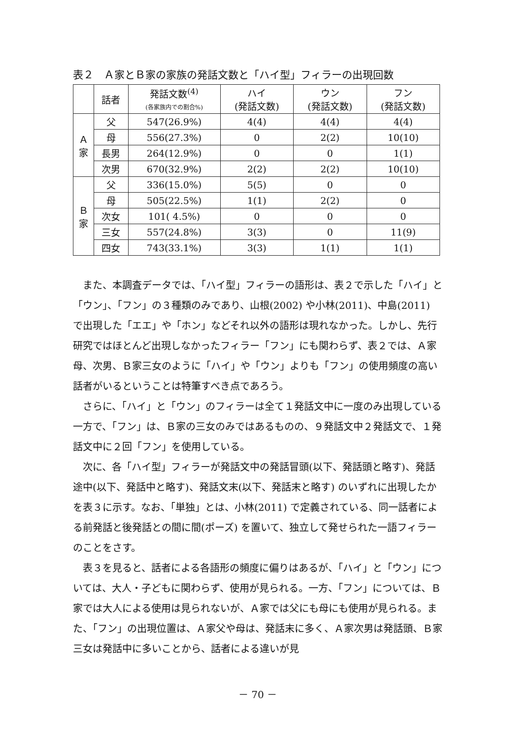表２　Ａ家とＢ家の家族の発話文数と「ハイ型」フィラーの出現回数
| | 話者 | 発話文数<sup>(4)</sup> (各家族内での割合%) | ハイ (発話文数) | ウン (発話文数) | フン (発話文数) |
| --- | --- | --- | --- | --- | --- |
| Ａ 家 | 父 | 547(26.9%) | 4(4) | 4(4) | 4(4) |
| | 母 | 556(27.3%) | 0 | 2(2) | 10(10) |
| | 長男 | 264(12.9%) | 0 | 0 | 1(1) |
| | 次男 | 670(32.9%) | 2(2) | 2(2) | 10(10) |
| Ｂ 家 | 父 | 336(15.0%) | 5(5) | 0 | 0 |
| | 母 | 505(22.5%) | 1(1) | 2(2) | 0 |
| | 次女 | 101( 4.5%) | 0 | 0 | 0 |
| | 三女 | 557(24.8%) | 3(3) | 0 | 11(9) |
| | 四女 | 743(33.1%) | 3(3) | 1(1) | 1(1) |
また、本調査データでは、「ハイ型」フィラーの語形は、表２で示した「ハイ」と「ウン」、「フン」の３種類のみであり、山根(2002) や小林(2011)、中島(2011) で出現した「エエ」や「ホン」などそれ以外の語形は現れなかった。しかし、先行研究ではほとんど出現しなかったフィラー「フン」にも関わらず、表２では、Ａ家母、次男、Ｂ家三女のように「ハイ」や「ウン」よりも「フン」の使用頻度の高い話者がいるということは特筆すべき点であろう。
さらに、「ハイ」と「ウン」のフィラーは全て１発話文中に一度のみ出現している一方で、「フン」は、Ｂ家の三女のみではあるものの、９発話文中２発話文で、１発話文中に２回「フン」を使用している。
次に、各「ハイ型」フィラーが発話文中の発話冒頭(以下、発話頭と略す)、発話途中(以下、発話中と略す)、発話文末(以下、発話末と略す) のいずれに出現したかを表３に示す。なお、「単独」とは、小林(2011) で定義されている、同一話者による前発話と後発話との間に間(ポーズ) を置いて、独立して発せられた一語フィラーのことをさす。
表３を見ると、話者による各語形の頻度に偏りはあるが、「ハイ」と「ウン」については、大人・子どもに関わらず、使用が見られる。一方、「フン」については、Ｂ家では大人による使用は見られないが、Ａ家では父にも母にも使用が見られる。また、「フン」の出現位置は、Ａ家父や母は、発話末に多く、Ａ家次男は発話頭、Ｂ家三女は発話中に多いことから、話者による違いが見
－ 70 －